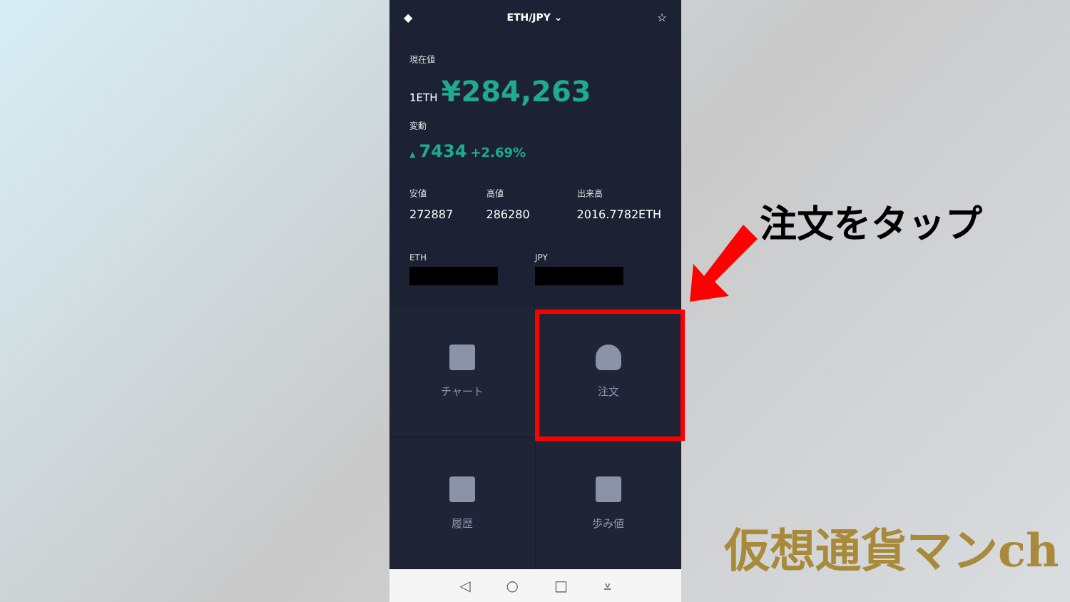◆ ETH/JPY ⌄ ☆
現在値
1ETH ¥284,263
変動
▲ 7434 +2.69%
安値
272887
高値
286280
出来高
2016.7782ETH
ETH JPY
チャート
注文
履歴
歩み値
◁ ○ □ ⩡
注文をタップ
仮想通貨マンch